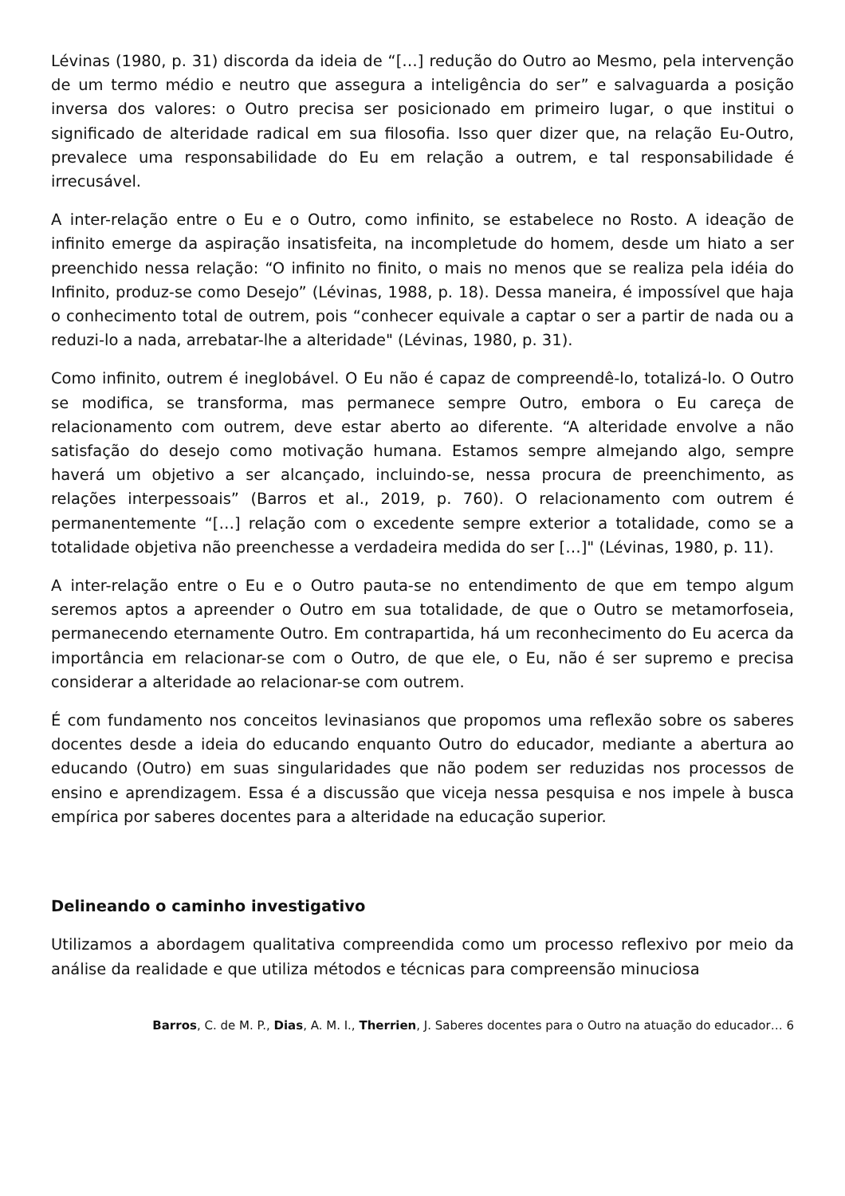Lévinas (1980, p. 31) discorda da ideia de “[…] redução do Outro ao Mesmo, pela intervenção de um termo médio e neutro que assegura a inteligência do ser” e salvaguarda a posição inversa dos valores: o Outro precisa ser posicionado em primeiro lugar, o que institui o significado de alteridade radical em sua filosofia. Isso quer dizer que, na relação Eu-Outro, prevalece uma responsabilidade do Eu em relação a outrem, e tal responsabilidade é irrecusável.
A inter-relação entre o Eu e o Outro, como infinito, se estabelece no Rosto. A ideação de infinito emerge da aspiração insatisfeita, na incompletude do homem, desde um hiato a ser preenchido nessa relação: “O infinito no finito, o mais no menos que se realiza pela idéia do Infinito, produz-se como Desejo” (Lévinas, 1988, p. 18). Dessa maneira, é impossível que haja o conhecimento total de outrem, pois “conhecer equivale a captar o ser a partir de nada ou a reduzi-lo a nada, arrebatar-lhe a alteridade" (Lévinas, 1980, p. 31).
Como infinito, outrem é ineglobável. O Eu não é capaz de compreendê-lo, totalizá-lo. O Outro se modifica, se transforma, mas permanece sempre Outro, embora o Eu careça de relacionamento com outrem, deve estar aberto ao diferente. “A alteridade envolve a não satisfação do desejo como motivação humana. Estamos sempre almejando algo, sempre haverá um objetivo a ser alcançado, incluindo-se, nessa procura de preenchimento, as relações interpessoais” (Barros et al., 2019, p. 760). O relacionamento com outrem é permanentemente “[…] relação com o excedente sempre exterior a totalidade, como se a totalidade objetiva não preenchesse a verdadeira medida do ser […]" (Lévinas, 1980, p. 11).
A inter-relação entre o Eu e o Outro pauta-se no entendimento de que em tempo algum seremos aptos a apreender o Outro em sua totalidade, de que o Outro se metamorfoseia, permanecendo eternamente Outro. Em contrapartida, há um reconhecimento do Eu acerca da importância em relacionar-se com o Outro, de que ele, o Eu, não é ser supremo e precisa considerar a alteridade ao relacionar-se com outrem.
É com fundamento nos conceitos levinasianos que propomos uma reflexão sobre os saberes docentes desde a ideia do educando enquanto Outro do educador, mediante a abertura ao educando (Outro) em suas singularidades que não podem ser reduzidas nos processos de ensino e aprendizagem. Essa é a discussão que viceja nessa pesquisa e nos impele à busca empírica por saberes docentes para a alteridade na educação superior.
Delineando o caminho investigativo
Utilizamos a abordagem qualitativa compreendida como um processo reflexivo por meio da análise da realidade e que utiliza métodos e técnicas para compreensão minuciosa
Barros, C. de M. P., Dias, A. M. I., Therrien, J. Saberes docentes para o Outro na atuação do educador… 6